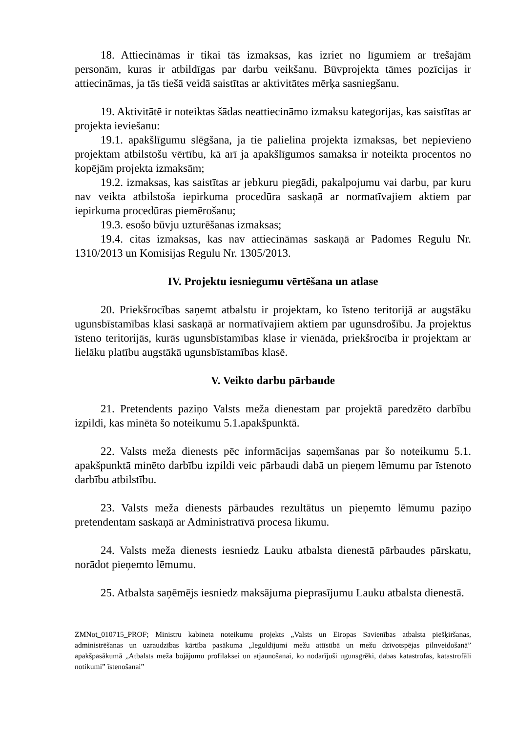18. Attiecināmas ir tikai tās izmaksas, kas izriet no līgumiem ar trešajām personām, kuras ir atbildīgas par darbu veikšanu. Būvprojekta tāmes pozīcijas ir attiecināmas, ja tās tiešā veidā saistītas ar aktivitātes mērķa sasniegšanu.
19. Aktivitātē ir noteiktas šādas neattiecināmo izmaksu kategorijas, kas saistītas ar projekta ieviešanu:
19.1. apakšlīgumu slēgšana, ja tie palielina projekta izmaksas, bet nepievieno projektam atbilstošu vērtību, kā arī ja apakšlīgumos samaksa ir noteikta procentos no kopējām projekta izmaksām;
19.2. izmaksas, kas saistītas ar jebkuru piegādi, pakalpojumu vai darbu, par kuru nav veikta atbilstoša iepirkuma procedūra saskaņā ar normatīvajiem aktiem par iepirkuma procedūras piemērošanu;
19.3. esošo būvju uzturēšanas izmaksas;
19.4. citas izmaksas, kas nav attiecināmas saskaņā ar Padomes Regulu Nr. 1310/2013 un Komisijas Regulu Nr. 1305/2013.
IV. Projektu iesniegumu vērtēšana un atlase
20. Priekšrocības saņemt atbalstu ir projektam, ko īsteno teritorijā ar augstāku ugunsbīstamības klasi saskaņā ar normatīvajiem aktiem par ugunsdrošību. Ja projektus īsteno teritorijās, kurās ugunsbīstamības klase ir vienāda, priekšrocība ir projektam ar lielāku platību augstākā ugunsbīstamības klasē.
V. Veikto darbu pārbaude
21. Pretendents paziņo Valsts meža dienestam par projektā paredzēto darbību izpildi, kas minēta šo noteikumu 5.1.apakšpunktā.
22. Valsts meža dienests pēc informācijas saņemšanas par šo noteikumu 5.1. apakšpunktā minēto darbību izpildi veic pārbaudi dabā un pieņem lēmumu par īstenoto darbību atbilstību.
23. Valsts meža dienests pārbaudes rezultātus un pieņemto lēmumu paziņo pretendentam saskaņā ar Administratīvā procesa likumu.
24. Valsts meža dienests iesniedz Lauku atbalsta dienestā pārbaudes pārskatu, norādot pieņemto lēmumu.
25. Atbalsta saņēmējs iesniedz maksājuma pieprasījumu Lauku atbalsta dienestā.
ZMNot_010715_PROF; Ministru kabineta noteikumu projekts „Valsts un Eiropas Savienības atbalsta piešķiršanas, administrēšanas un uzraudzības kārtība pasākuma „Ieguldījumi mežu attīstībā un mežu dzīvotspējas pilnveidošanā” apakšpasākumā „Atbalsts meža bojājumu profilaksei un atjaunošanai, ko nodarījuši ugunsgrēki, dabas katastrofas, katastrofāli notikumi” īstenošanai”